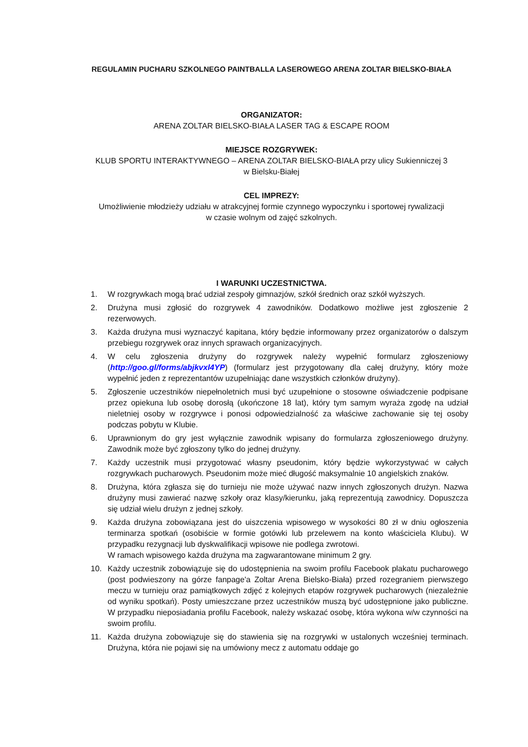REGULAMIN PUCHARU SZKOLNEGO PAINTBALLA LASEROWEGO ARENA ZOLTAR BIELSKO-BIAŁA
ORGANIZATOR:
ARENA ZOLTAR BIELSKO-BIAŁA LASER TAG & ESCAPE ROOM
MIEJSCE ROZGRYWEK:
KLUB SPORTU INTERAKTYWNEGO – ARENA ZOLTAR BIELSKO-BIAŁA przy ulicy Sukienniczej 3
w Bielsku-Białej
CEL IMPREZY:
Umożliwienie młodzieży udziału w atrakcyjnej formie czynnego wypoczynku i sportowej rywalizacji
w czasie wolnym od zajęć szkolnych.
I WARUNKI UCZESTNICTWA.
1. W rozgrywkach mogą brać udział zespoły gimnazjów, szkół średnich oraz szkół wyższych.
2. Drużyna musi zgłosić do rozgrywek 4 zawodników. Dodatkowo możliwe jest zgłoszenie 2 rezerwowych.
3. Każda drużyna musi wyznaczyć kapitana, który będzie informowany przez organizatorów o dalszym przebiegu rozgrywek oraz innych sprawach organizacyjnych.
4. W celu zgłoszenia drużyny do rozgrywek należy wypełnić formularz zgłoszeniowy (http://goo.gl/forms/abjkvxl4YP) (formularz jest przygotowany dla całej drużyny, który może wypełnić jeden z reprezentantów uzupełniając dane wszystkich członków drużyny).
5. Zgłoszenie uczestników niepełnoletnich musi być uzupełnione o stosowne oświadczenie podpisane przez opiekuna lub osobę dorosłą (ukończone 18 lat), który tym samym wyraża zgodę na udział nieletniej osoby w rozgrywce i ponosi odpowiedzialność za właściwe zachowanie się tej osoby podczas pobytu w Klubie.
6. Uprawnionym do gry jest wyłącznie zawodnik wpisany do formularza zgłoszeniowego drużyny. Zawodnik może być zgłoszony tylko do jednej drużyny.
7. Każdy uczestnik musi przygotować własny pseudonim, który będzie wykorzystywać w całych rozgrywkach pucharowych. Pseudonim może mieć długość maksymalnie 10 angielskich znaków.
8. Drużyna, która zgłasza się do turnieju nie może używać nazw innych zgłoszonych drużyn. Nazwa drużyny musi zawierać nazwę szkoły oraz klasy/kierunku, jaką reprezentują zawodnicy. Dopuszcza się udział wielu drużyn z jednej szkoły.
9. Każda drużyna zobowiązana jest do uiszczenia wpisowego w wysokości 80 zł w dniu ogłoszenia terminarza spotkań (osobiście w formie gotówki lub przelewem na konto właściciela Klubu). W przypadku rezygnacji lub dyskwalifikacji wpisowe nie podlega zwrotowi.
W ramach wpisowego każda drużyna ma zagwarantowane minimum 2 gry.
10. Każdy uczestnik zobowiązuje się do udostępnienia na swoim profilu Facebook plakatu pucharowego (post podwieszony na górze fanpage'a Zoltar Arena Bielsko-Biała) przed rozegraniem pierwszego meczu w turnieju oraz pamiątkowych zdjęć z kolejnych etapów rozgrywek pucharowych (niezależnie od wyniku spotkań). Posty umieszczane przez uczestników muszą być udostępnione jako publiczne. W przypadku nieposiadania profilu Facebook, należy wskazać osobę, która wykona w/w czynności na swoim profilu.
11. Każda drużyna zobowiązuje się do stawienia się na rozgrywki w ustalonych wcześniej terminach. Drużyna, która nie pojawi się na umówiony mecz z automatu oddaje go